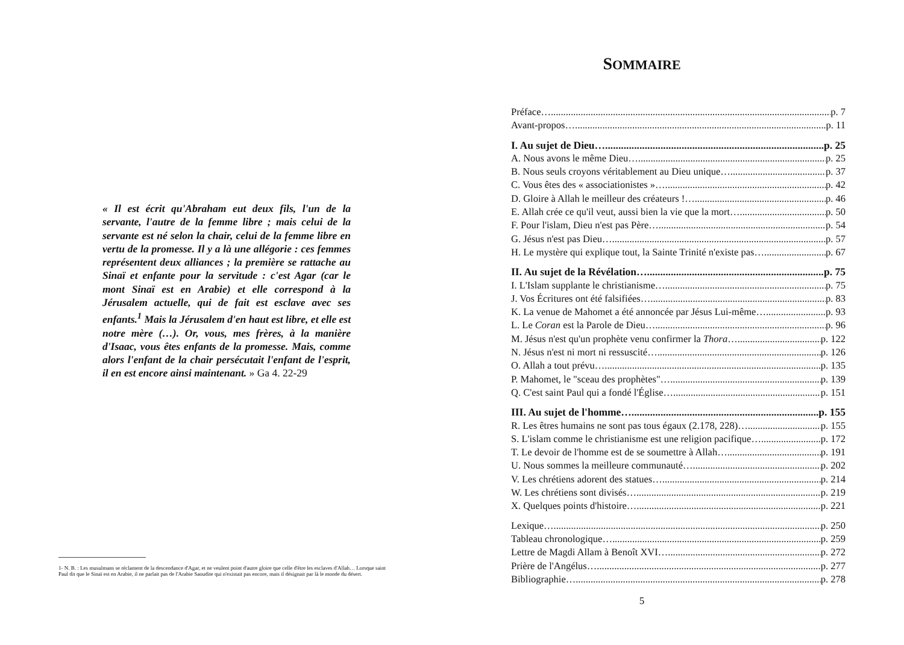« Il est écrit qu'Abraham eut deux fils, l'un de la servante, l'autre de la femme libre ; mais celui de la servante est né selon la chair, celui de la femme libre en vertu de la promesse. Il y a là une allégorie : ces femmes représentent deux alliances ; la première se rattache au Sinaï et enfante pour la servitude : c'est Agar (car le mont Sinaï est en Arabie) et elle correspond à la Jérusalem actuelle, qui de fait est esclave avec ses enfants.<sup>1</sup> Mais la Jérusalem d'en haut est libre, et elle est notre mère (…). Or, vous, mes frères, à la manière d'Isaac, vous êtes enfants de la promesse. Mais, comme alors l'enfant de la chair persécutait l'enfant de l'esprit, il en est encore ainsi maintenant. » Ga 4. 22-29
1- N. B. : Les musulmans se réclament de la descendance d'Agar, et ne veulent point d'autre gloire que celle d'être les esclaves d'Allah… Lorsque saint Paul dit que le Sinaï est en Arabie, il ne parlait pas de l'Arabie Saoudite qui n'existait pas encore, mais il désignait par là le monde du désert.
SOMMAIRE
Préface… p. 7
Avant-propos… p. 11
I. Au sujet de Dieu… p. 25
A. Nous avons le même Dieu… p. 25
B. Nous seuls croyons véritablement au Dieu unique… p. 37
C. Vous êtes des « associationistes »… p. 42
D. Gloire à Allah le meilleur des créateurs !… p. 46
E. Allah crée ce qu'il veut, aussi bien la vie que la mort… p. 50
F. Pour l'islam, Dieu n'est pas Père… p. 54
G. Jésus n'est pas Dieu… p. 57
H. Le mystère qui explique tout, la Sainte Trinité n'existe pas… p. 67
II. Au sujet de la Révélation… p. 75
I. L'Islam supplante le christianisme… p. 75
J. Vos Écritures ont été falsifiées… p. 83
K. La venue de Mahomet a été annoncée par Jésus Lui-même… p. 93
L. Le Coran est la Parole de Dieu… p. 96
M. Jésus n'est qu'un prophète venu confirmer la Thora… p. 122
N. Jésus n'est ni mort ni ressuscité… p. 126
O. Allah a tout prévu… p. 135
P. Mahomet, le "sceau des prophètes"… p. 139
Q. C'est saint Paul qui a fondé l'Église… p. 151
III. Au sujet de l'homme… p. 155
R. Les êtres humains ne sont pas tous égaux (2.178, 228)… p. 155
S. L'islam comme le christianisme est une religion pacifique… p. 172
T. Le devoir de l'homme est de se soumettre à Allah… p. 191
U. Nous sommes la meilleure communauté… p. 202
V. Les chrétiens adorent des statues… p. 214
W. Les chrétiens sont divisés… p. 219
X. Quelques points d'histoire… p. 221
Lexique… p. 250
Tableau chronologique… p. 259
Lettre de Magdi Allam à Benoît XVI… p. 272
Prière de l'Angélus… p. 277
Bibliographie… p. 278
5